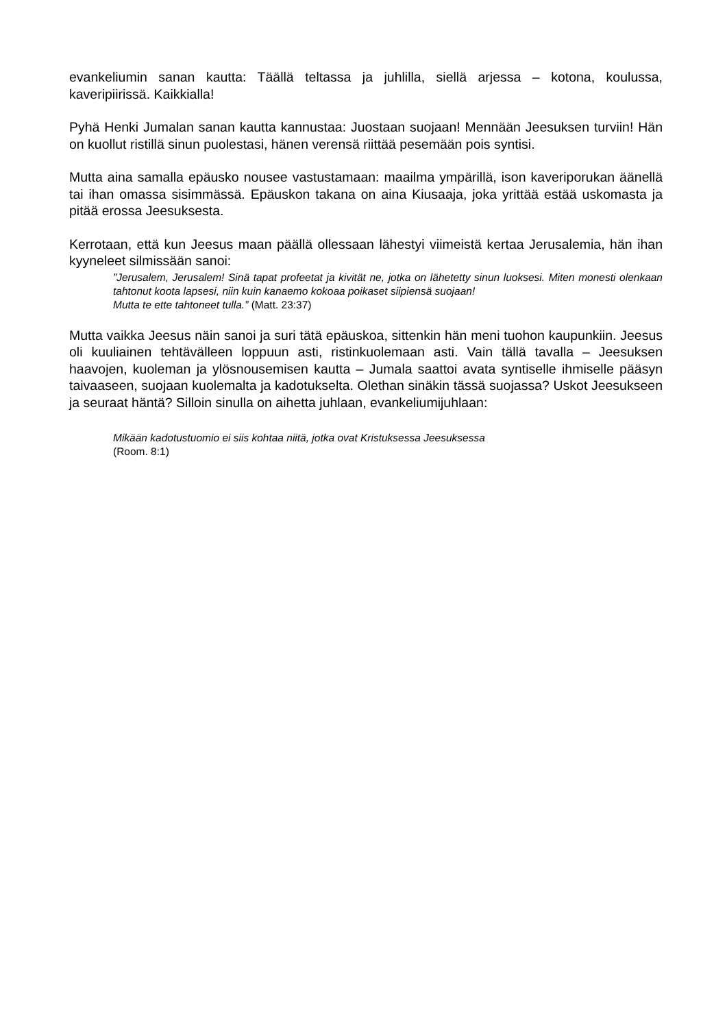evankeliumin sanan kautta: Täällä teltassa ja juhlilla, siellä arjessa – kotona, koulussa, kaveripiirissä. Kaikkialla!
Pyhä Henki Jumalan sanan kautta kannustaa: Juostaan suojaan! Mennään Jeesuksen turviin! Hän on kuollut ristillä sinun puolestasi, hänen verensä riittää pesemään pois syntisi.
Mutta aina samalla epäusko nousee vastustamaan: maailma ympärillä, ison kaveriporukan äänellä tai ihan omassa sisimmässä. Epäuskon takana on aina Kiusaaja, joka yrittää estää uskomasta ja pitää erossa Jeesuksesta.
Kerrotaan, että kun Jeesus maan päällä ollessaan lähestyi viimeistä kertaa Jerusalemia, hän ihan kyyneleet silmissään sanoi:
”Jerusalem, Jerusalem! Sinä tapat profeetat ja kivität ne, jotka on lähetetty sinun luoksesi. Miten monesti olenkaan tahtonut koota lapsesi, niin kuin kanaemo kokoaa poikaset siipiensä suojaan!
Mutta te ette tahtoneet tulla.” (Matt. 23:37)
Mutta vaikka Jeesus näin sanoi ja suri tätä epäuskoa, sittenkin hän meni tuohon kaupunkiin. Jeesus oli kuuliainen tehtävälleen loppuun asti, ristinkuolemaan asti. Vain tällä tavalla – Jeesuksen haavojen, kuoleman ja ylösnousemisen kautta – Jumala saattoi avata syntiselle ihmiselle pääsyn taivaaseen, suojaan kuolemalta ja kadotukselta. Olethan sinäkin tässä suojassa? Uskot Jeesukseen ja seuraat häntä? Silloin sinulla on aihetta juhlaan, evankeliumijuhlaan:
Mikään kadotustuomio ei siis kohtaa niitä, jotka ovat Kristuksessa Jeesuksessa
(Room. 8:1)